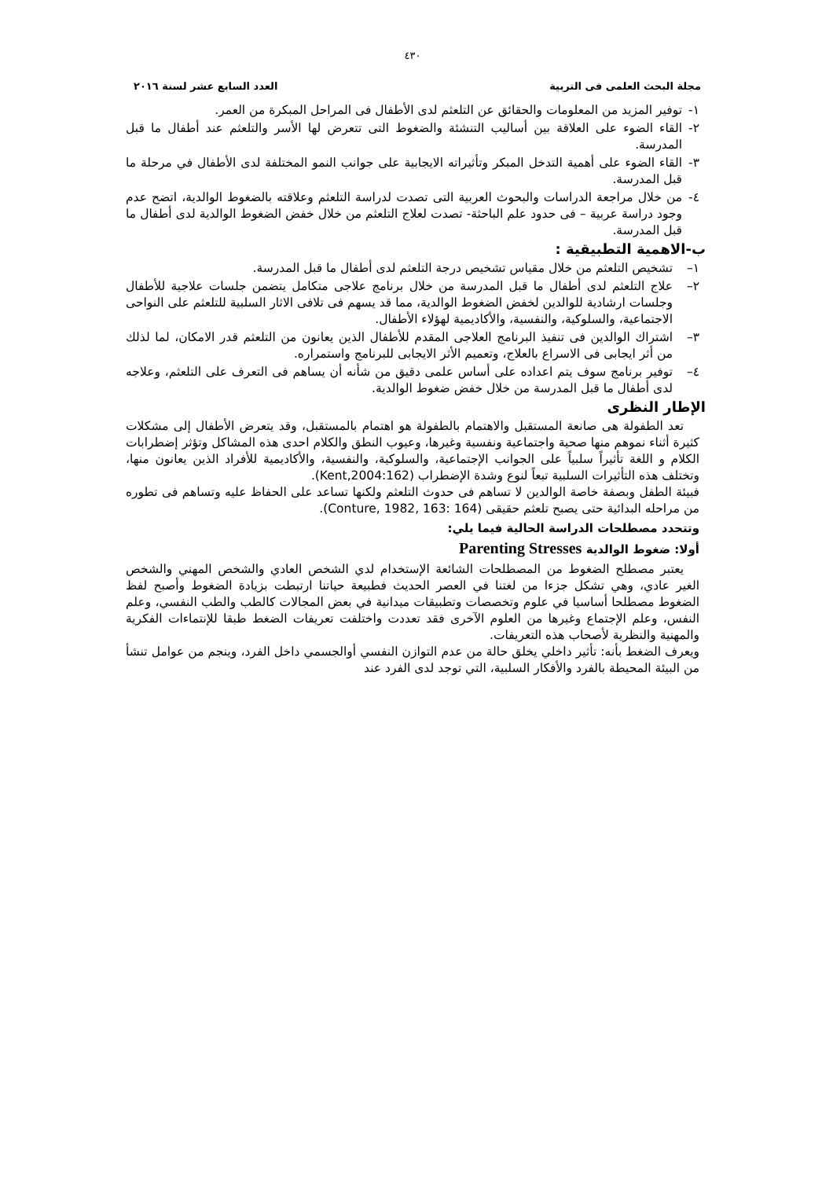٤٣٠
مجلة البحث العلمى فى التربية العدد السابع عشر لسنة ٢٠١٦
١- توفير المزيد من المعلومات والحقائق عن التلعثم لدى الأطفال فى المراحل المبكرة من العمر.
٢- القاء الضوء على العلاقة بين أساليب التنشئة والضغوط التى تتعرض لها الأسر والتلعثم عند أطفال ما قبل المدرسة.
٣- القاء الضوء على أهمية التدخل المبكر وتأثيراته الايجابية على جوانب النمو المختلفة لدى الأطفال في مرحلة ما قبل المدرسة.
٤- من خلال مراجعة الدراسات والبحوث العربية التى تصدت لدراسة التلعثم وعلاقته بالضغوط الوالدية، اتضح عدم وجود دراسة عربية – فى حدود علم الباحثة- تصدت لعلاج التلعثم من خلال خفض الضغوط الوالدية لدى أطفال ما قبل المدرسة.
ب-الاهمية التطبيقية :
١– تشخيص التلعثم من خلال مقياس تشخيص درجة التلعثم لدى أطفال ما قبل المدرسة.
٢– علاج التلعثم لدى أطفال ما قبل المدرسة من خلال برنامج علاجى متكامل يتضمن جلسات علاجية للأطفال وجلسات ارشادية للوالدين لخفض الضغوط الوالدية، مما قد يسهم فى تلافى الاثار السلبية للتلعثم على النواحى الاجتماعية، والسلوكية، والنفسية، والأكاديمية لهؤلاء الأطفال.
٣– اشتراك الوالدين فى تنفيذ البرنامج العلاجى المقدم للأطفال الذين يعانون من التلعثم قدر الامكان، لما لذلك من أثر ايجابى فى الاسراع بالعلاج، وتعميم الأثر الايجابى للبرنامج واستمراره.
٤– توفير برنامج سوف يتم اعداده على أساس علمى دقيق من شأنه أن يساهم فى التعرف على التلعثم، وعلاجه لدى أطفال ما قبل المدرسة من خلال خفض ضغوط الوالدية.
الإطار النظرى
تعد الطفولة هى صانعة المستقبل والاهتمام بالطفولة هو اهتمام بالمستقبل، وقد يتعرض الأطفال إلى مشكلات كثيرة أثناء نموهم منها صحية واجتماعية ونفسية وغيرها، وعيوب النطق والكلام احدى هذه المشاكل وتؤثر إضطرابات الكلام و اللغة تأثيراً سلبياً على الجوانب الإجتماعية، والسلوكية، والنفسية، والأكاديمية للأفراد الذين يعانون منها، وتختلف هذه التأثيرات السلبية تبعاً لنوع وشدة الإضطراب (Kent,2004:162).
فبيئة الطفل وبصفة خاصة الوالدين لا تساهم فى حدوث التلعثم ولكنها تساعد على الحفاظ عليه وتساهم فى تطوره من مراحله البدائية حتى يصبح تلعثم حقيقى (Conture, 1982, 163: 164).
وتتحدد مصطلحات الدراسة الحالية فيما يلي:
أولا: ضغوط الوالدية Parenting Stresses
يعتبر مصطلح الضغوط من المصطلحات الشائعة الإستخدام لدي الشخص العادي والشخص المهني والشخص الغير عادي، وهي تشكل جزءا من لغتنا في العصر الحديث فطبيعة حياتنا ارتبطت بزيادة الضغوط وأصبح لفظ الضغوط مصطلحا أساسيا في علوم وتخصصات وتطبيقات ميدانية في بعض المجالات كالطب والطب النفسي، وعلم النفس، وعلم الإجتماع وغيرها من العلوم الآخرى فقد تعددت واختلفت تعريفات الضغط طبقا للإنتماءات الفكرية والمهنية والنظرية لأصحاب هذه التعريفات.
ويعرف الضغط بأنه: تأثير داخلي يخلق حالة من عدم التوازن النفسي أوالجسمي داخل الفرد، وينجم من عوامل تنشأ من البيئة المحيطة بالفرد والأفكار السلبية، التي توجد لدى الفرد عند